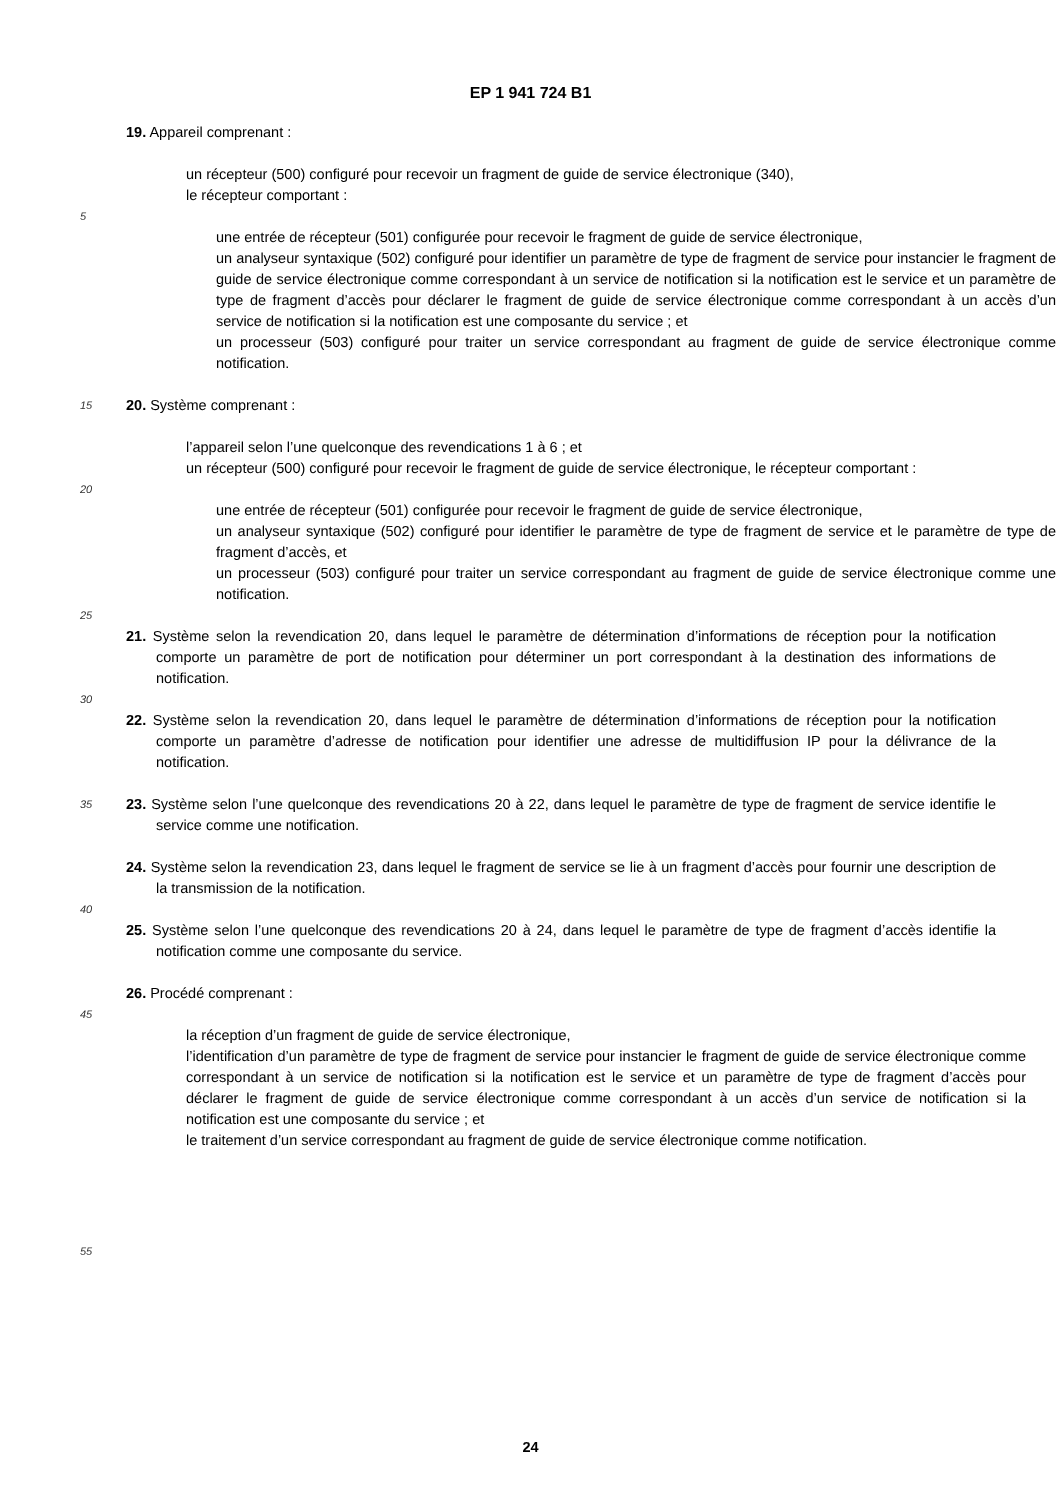EP 1 941 724 B1
19. Appareil comprenant :
un récepteur (500) configuré pour recevoir un fragment de guide de service électronique (340),
le récepteur comportant :
5
une entrée de récepteur (501) configurée pour recevoir le fragment de guide de service électronique,
un analyseur syntaxique (502) configuré pour identifier un paramètre de type de fragment de service pour instancier le fragment de guide de service électronique comme correspondant à un service de notification si la notification est le service et un paramètre de type de fragment d’accès pour déclarer le fragment de guide de service électronique comme correspondant à un accès d’un service de notification si la notification est une composante du service ; et
un processeur (503) configuré pour traiter un service correspondant au fragment de guide de service électronique comme notification.
15
20. Système comprenant :
l’appareil selon l’une quelconque des revendications 1 à 6 ; et
un récepteur (500) configuré pour recevoir le fragment de guide de service électronique, le récepteur comportant :
20
une entrée de récepteur (501) configurée pour recevoir le fragment de guide de service électronique,
un analyseur syntaxique (502) configuré pour identifier le paramètre de type de fragment de service et le paramètre de type de fragment d’accès, et
un processeur (503) configuré pour traiter un service correspondant au fragment de guide de service électronique comme une notification.
25
21. Système selon la revendication 20, dans lequel le paramètre de détermination d’informations de réception pour la notification comporte un paramètre de port de notification pour déterminer un port correspondant à la destination des informations de notification.
30
22. Système selon la revendication 20, dans lequel le paramètre de détermination d’informations de réception pour la notification comporte un paramètre d’adresse de notification pour identifier une adresse de multidiffusion IP pour la délivrance de la notification.
35
23. Système selon l’une quelconque des revendications 20 à 22, dans lequel le paramètre de type de fragment de service identifie le service comme une notification.
24. Système selon la revendication 23, dans lequel le fragment de service se lie à un fragment d’accès pour fournir une description de la transmission de la notification.
40
25. Système selon l’une quelconque des revendications 20 à 24, dans lequel le paramètre de type de fragment d’accès identifie la notification comme une composante du service.
26. Procédé comprenant :
45
la réception d’un fragment de guide de service électronique,
l’identification d’un paramètre de type de fragment de service pour instancier le fragment de guide de service électronique comme correspondant à un service de notification si la notification est le service et un paramètre de type de fragment d’accès pour déclarer le fragment de guide de service électronique comme correspondant à un accès d’un service de notification si la notification est une composante du service ; et
le traitement d’un service correspondant au fragment de guide de service électronique comme notification.
55
24